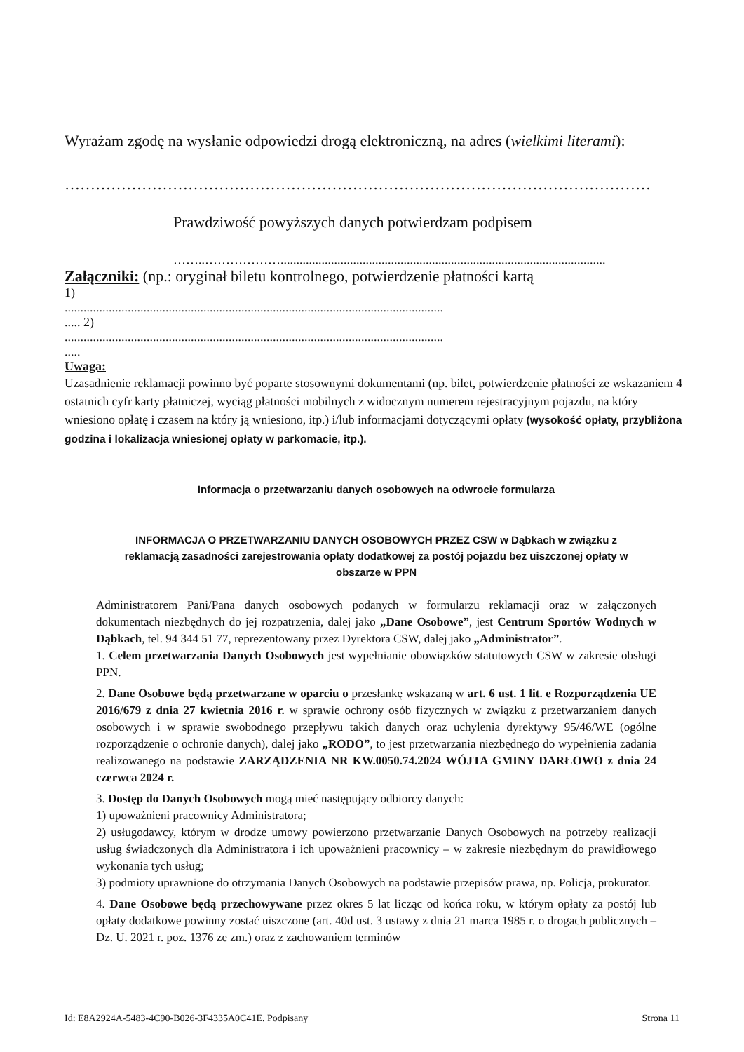Wyrażam zgodę na wysłanie odpowiedzi drogą elektroniczną, na adres (wielkimi literami):
……………………………………………………………………………………………………
Prawdziwość powyższych danych potwierdzam podpisem
……..……………….......................................................................................................
Załączniki: (np.: oryginał biletu kontrolnego, potwierdzenie płatności kartą
1)
........................................................................................................................
..... 2)
........................................................................................................................
.....
Uwaga:
Uzasadnienie reklamacji powinno być poparte stosownymi dokumentami (np. bilet, potwierdzenie płatności ze wskazaniem 4 ostatnich cyfr karty płatniczej, wyciąg płatności mobilnych z widocznym numerem rejestracyjnym pojazdu, na który wniesiono opłatę i czasem na który ją wniesiono, itp.) i/lub informacjami dotyczącymi opłaty (wysokość opłaty, przybliżona godzina i lokalizacja wniesionej opłaty w parkomacie, itp.).
Informacja o przetwarzaniu danych osobowych na odwrocie formularza
INFORMACJA O PRZETWARZANIU DANYCH OSOBOWYCH PRZEZ CSW w Dąbkach w związku z reklamacją zasadności zarejestrowania opłaty dodatkowej za postój pojazdu bez uiszczonej opłaty w obszarze w PPN
Administratorem Pani/Pana danych osobowych podanych w formularzu reklamacji oraz w załączonych dokumentach niezbędnych do jej rozpatrzenia, dalej jako „Dane Osobowe”, jest Centrum Sportów Wodnych w Dąbkach, tel. 94 344 51 77, reprezentowany przez Dyrektora CSW, dalej jako „Administrator”.
1. Celem przetwarzania Danych Osobowych jest wypełnianie obowiązków statutowych CSW w zakresie obsługi PPN.
2. Dane Osobowe będą przetwarzane w oparciu o przesłankę wskazaną w art. 6 ust. 1 lit. e Rozporządzenia UE 2016/679 z dnia 27 kwietnia 2016 r. w sprawie ochrony osób fizycznych w związku z przetwarzaniem danych osobowych i w sprawie swobodnego przepływu takich danych oraz uchylenia dyrektywy 95/46/WE (ogólne rozporządzenie o ochronie danych), dalej jako „RODO”, to jest przetwarzania niezbędnego do wypełnienia zadania realizowanego na podstawie ZARZĄDZENIA NR KW.0050.74.2024 WÓJTA GMINY DARŁOWO z dnia 24 czerwca 2024 r.
3. Dostęp do Danych Osobowych mogą mieć następujący odbiorcy danych:
1) upoważnieni pracownicy Administratora;
2) usługodawcy, którym w drodze umowy powierzono przetwarzanie Danych Osobowych na potrzeby realizacji usług świadczonych dla Administratora i ich upoważnieni pracownicy – w zakresie niezbędnym do prawidłowego wykonania tych usług;
3) podmioty uprawnione do otrzymania Danych Osobowych na podstawie przepisów prawa, np. Policja, prokurator.
4. Dane Osobowe będą przechowywane przez okres 5 lat licząc od końca roku, w którym opłaty za postój lub opłaty dodatkowe powinny zostać uiszczone (art. 40d ust. 3 ustawy z dnia 21 marca 1985 r. o drogach publicznych – Dz. U. 2021 r. poz. 1376 ze zm.) oraz z zachowaniem terminów
Id: E8A2924A-5483-4C90-B026-3F4335A0C41E. Podpisany Strona 11